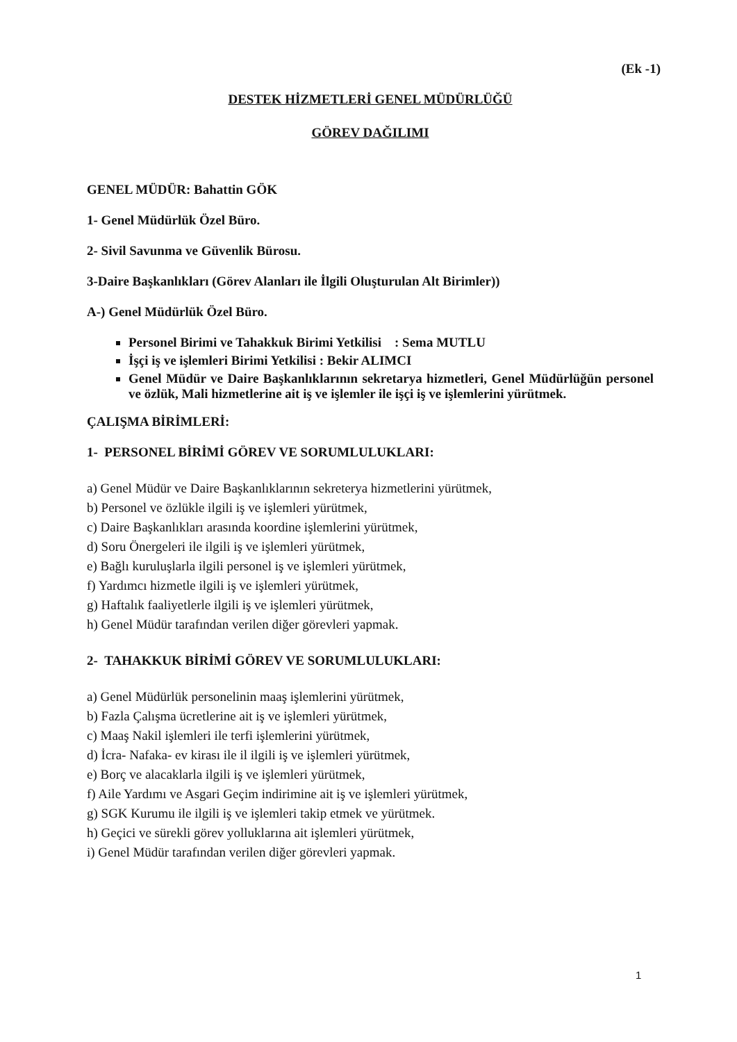(Ek -1)
DESTEK HİZMETLERİ GENEL MÜDÜRLÜĞÜ
GÖREV DAĞILIMI
GENEL MÜDÜR: Bahattin GÖK
1- Genel Müdürlük Özel Büro.
2- Sivil Savunma ve Güvenlik Bürosu.
3-Daire Başkanlıkları (Görev Alanları ile İlgili Oluşturulan Alt Birimler))
A-) Genel Müdürlük Özel Büro.
Personel Birimi ve Tahakkuk Birimi Yetkilisi : Sema MUTLU
İşçi iş ve işlemleri Birimi Yetkilisi : Bekir ALIMCI
Genel Müdür ve Daire Başkanlıklarının sekretarya hizmetleri, Genel Müdürlüğün personel ve özlük, Mali hizmetlerine ait iş ve işlemler ile işçi iş ve işlemlerini yürütmek.
ÇALIŞMA BİRİMLERİ:
1- PERSONEL BİRİMİ GÖREV VE SORUMLULUKLARI:
a) Genel Müdür ve Daire Başkanlıklarının sekreterya hizmetlerini yürütmek,
b) Personel ve özlükle ilgili iş ve işlemleri yürütmek,
c) Daire Başkanlıkları arasında koordine işlemlerini yürütmek,
d) Soru Önergeleri ile ilgili iş ve işlemleri yürütmek,
e) Bağlı kuruluşlarla ilgili personel iş ve işlemleri yürütmek,
f) Yardımcı hizmetle ilgili iş ve işlemleri yürütmek,
g) Haftalık faaliyetlerle ilgili iş ve işlemleri yürütmek,
h) Genel Müdür tarafından verilen diğer görevleri yapmak.
2- TAHAKKUK BİRİMİ GÖREV VE SORUMLULUKLARI:
a) Genel Müdürlük personelinin maaş işlemlerini yürütmek,
b) Fazla Çalışma ücretlerine ait iş ve işlemleri yürütmek,
c) Maaş Nakil işlemleri ile terfi işlemlerini yürütmek,
d) İcra- Nafaka- ev kirası ile il ilgili iş ve işlemleri yürütmek,
e) Borç ve alacaklarla ilgili iş ve işlemleri yürütmek,
f) Aile Yardımı ve Asgari Geçim indirimine ait iş ve işlemleri yürütmek,
g) SGK Kurumu ile ilgili iş ve işlemleri takip etmek ve yürütmek.
h) Geçici ve sürekli görev yolluklarına ait işlemleri yürütmek,
i) Genel Müdür tarafından verilen diğer görevleri yapmak.
1